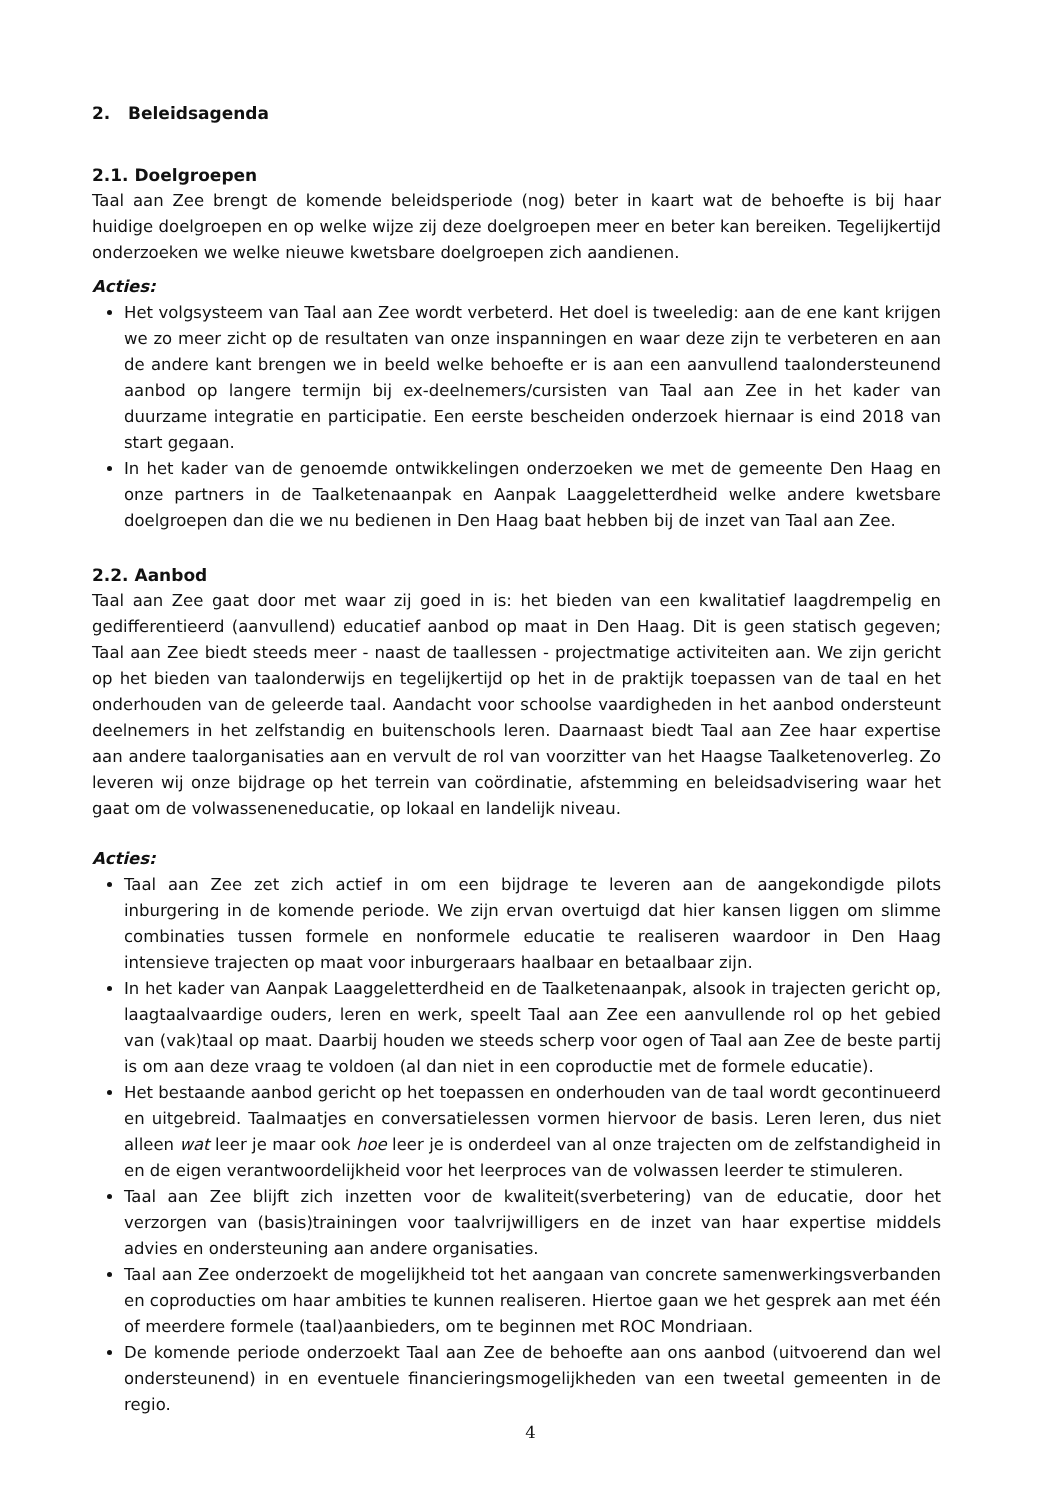2. Beleidsagenda
2.1. Doelgroepen
Taal aan Zee brengt de komende beleidsperiode (nog) beter in kaart wat de behoefte is bij haar huidige doelgroepen en op welke wijze zij deze doelgroepen meer en beter kan bereiken. Tegelijkertijd onderzoeken we welke nieuwe kwetsbare doelgroepen zich aandienen.
Acties:
Het volgsysteem van Taal aan Zee wordt verbeterd. Het doel is tweeledig: aan de ene kant krijgen we zo meer zicht op de resultaten van onze inspanningen en waar deze zijn te verbeteren en aan de andere kant brengen we in beeld welke behoefte er is aan een aanvullend taalondersteunend aanbod op langere termijn bij ex-deelnemers/cursisten van Taal aan Zee in het kader van duurzame integratie en participatie. Een eerste bescheiden onderzoek hiernaar is eind 2018 van start gegaan.
In het kader van de genoemde ontwikkelingen onderzoeken we met de gemeente Den Haag en onze partners in de Taalketenaanpak en Aanpak Laaggeletterdheid welke andere kwetsbare doelgroepen dan die we nu bedienen in Den Haag baat hebben bij de inzet van Taal aan Zee.
2.2. Aanbod
Taal aan Zee gaat door met waar zij goed in is: het bieden van een kwalitatief laagdrempelig en gedifferentieerd (aanvullend) educatief aanbod op maat in Den Haag. Dit is geen statisch gegeven; Taal aan Zee biedt steeds meer - naast de taallessen - projectmatige activiteiten aan. We zijn gericht op het bieden van taalonderwijs en tegelijkertijd op het in de praktijk toepassen van de taal en het onderhouden van de geleerde taal. Aandacht voor schoolse vaardigheden in het aanbod ondersteunt deelnemers in het zelfstandig en buitenschools leren. Daarnaast biedt Taal aan Zee haar expertise aan andere taalorganisaties aan en vervult de rol van voorzitter van het Haagse Taalketenoverleg. Zo leveren wij onze bijdrage op het terrein van coördinatie, afstemming en beleidsadvisering waar het gaat om de volwasseneneducatie, op lokaal en landelijk niveau.
Acties:
Taal aan Zee zet zich actief in om een bijdrage te leveren aan de aangekondigde pilots inburgering in de komende periode. We zijn ervan overtuigd dat hier kansen liggen om slimme combinaties tussen formele en nonformele educatie te realiseren waardoor in Den Haag intensieve trajecten op maat voor inburgeraars haalbaar en betaalbaar zijn.
In het kader van Aanpak Laaggeletterdheid en de Taalketenaanpak, alsook in trajecten gericht op, laagtaalvaardige ouders, leren en werk, speelt Taal aan Zee een aanvullende rol op het gebied van (vak)taal op maat. Daarbij houden we steeds scherp voor ogen of Taal aan Zee de beste partij is om aan deze vraag te voldoen (al dan niet in een coproductie met de formele educatie).
Het bestaande aanbod gericht op het toepassen en onderhouden van de taal wordt gecontinueerd en uitgebreid. Taalmaatjes en conversatielessen vormen hiervoor de basis. Leren leren, dus niet alleen wat leer je maar ook hoe leer je is onderdeel van al onze trajecten om de zelfstandigheid in en de eigen verantwoordelijkheid voor het leerproces van de volwassen leerder te stimuleren.
Taal aan Zee blijft zich inzetten voor de kwaliteit(sverbetering) van de educatie, door het verzorgen van (basis)trainingen voor taalvrijwilligers en de inzet van haar expertise middels advies en ondersteuning aan andere organisaties.
Taal aan Zee onderzoekt de mogelijkheid tot het aangaan van concrete samenwerkingsverbanden en coproducties om haar ambities te kunnen realiseren. Hiertoe gaan we het gesprek aan met één of meerdere formele (taal)aanbieders, om te beginnen met ROC Mondriaan.
De komende periode onderzoekt Taal aan Zee de behoefte aan ons aanbod (uitvoerend dan wel ondersteunend) in en eventuele financieringsmogelijkheden van een tweetal gemeenten in de regio.
4